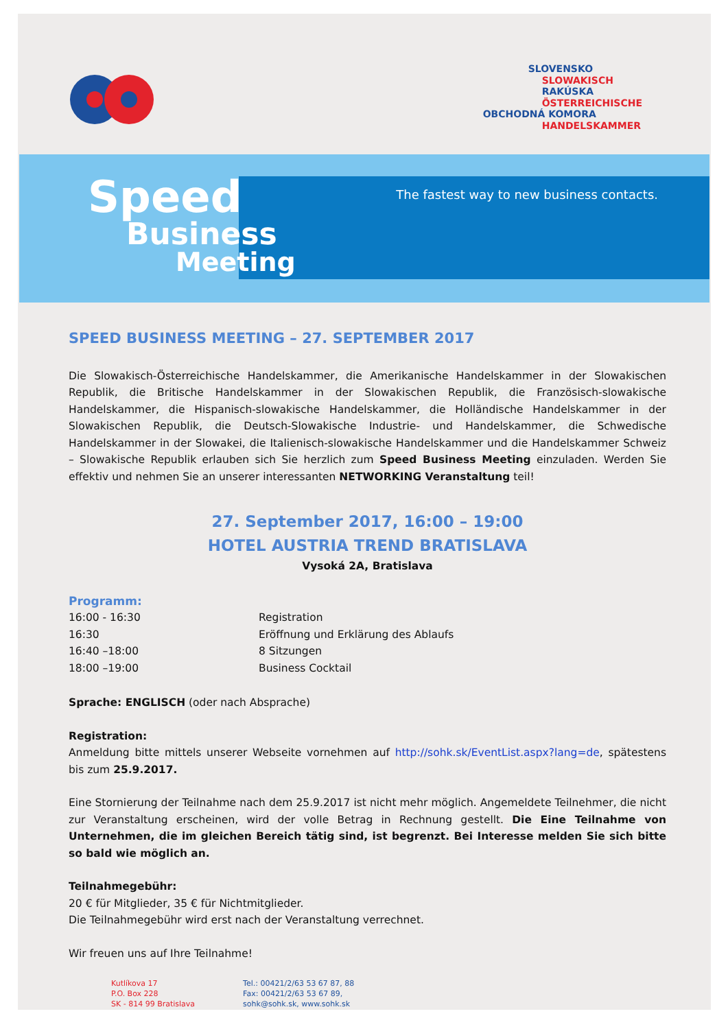SLOVENSKO
SLOWAKISCH
RAKÚSKA
ÖSTERREICHISCHE
OBCHODNÁ KOMORA
HANDELSKAMMER
Speed
Business
Meeting
The fastest way to new business contacts.
SPEED BUSINESS MEETING – 27. SEPTEMBER 2017
Die Slowakisch-Österreichische Handelskammer, die Amerikanische Handelskammer in der Slowakischen Republik, die Britische Handelskammer in der Slowakischen Republik, die Französisch-slowakische Handelskammer, die Hispanisch-slowakische Handelskammer, die Holländische Handelskammer in der Slowakischen Republik, die Deutsch-Slowakische Industrie- und Handelskammer, die Schwedische Handelskammer in der Slowakei, die Italienisch-slowakische Handelskammer und die Handelskammer Schweiz – Slowakische Republik erlauben sich Sie herzlich zum Speed Business Meeting einzuladen. Werden Sie effektiv und nehmen Sie an unserer interessanten NETWORKING Veranstaltung teil!
27. September 2017, 16:00 – 19:00
HOTEL AUSTRIA TREND BRATISLAVA
Vysoká 2A, Bratislava
Programm:
| 16:00 - 16:30 | Registration |
| 16:30 | Eröffnung und Erklärung des Ablaufs |
| 16:40 –18:00 | 8 Sitzungen |
| 18:00 –19:00 | Business Cocktail |
Sprache: ENGLISCH (oder nach Absprache)
Registration:
Anmeldung bitte mittels unserer Webseite vornehmen auf http://sohk.sk/EventList.aspx?lang=de, spätestens bis zum 25.9.2017.
Eine Stornierung der Teilnahme nach dem 25.9.2017 ist nicht mehr möglich. Angemeldete Teilnehmer, die nicht zur Veranstaltung erscheinen, wird der volle Betrag in Rechnung gestellt. Die Eine Teilnahme von Unternehmen, die im gleichen Bereich tätig sind, ist begrenzt. Bei Interesse melden Sie sich bitte so bald wie möglich an.
Teilnahmegebühr:
20 € für Mitglieder, 35 € für Nichtmitglieder.
Die Teilnahmegebühr wird erst nach der Veranstaltung verrechnet.
Wir freuen uns auf Ihre Teilnahme!
Kutlíkova 17
P.O. Box 228
SK - 814 99 Bratislava
Tel.: 00421/2/63 53 67 87, 88
Fax: 00421/2/63 53 67 89,
sohk@sohk.sk, www.sohk.sk